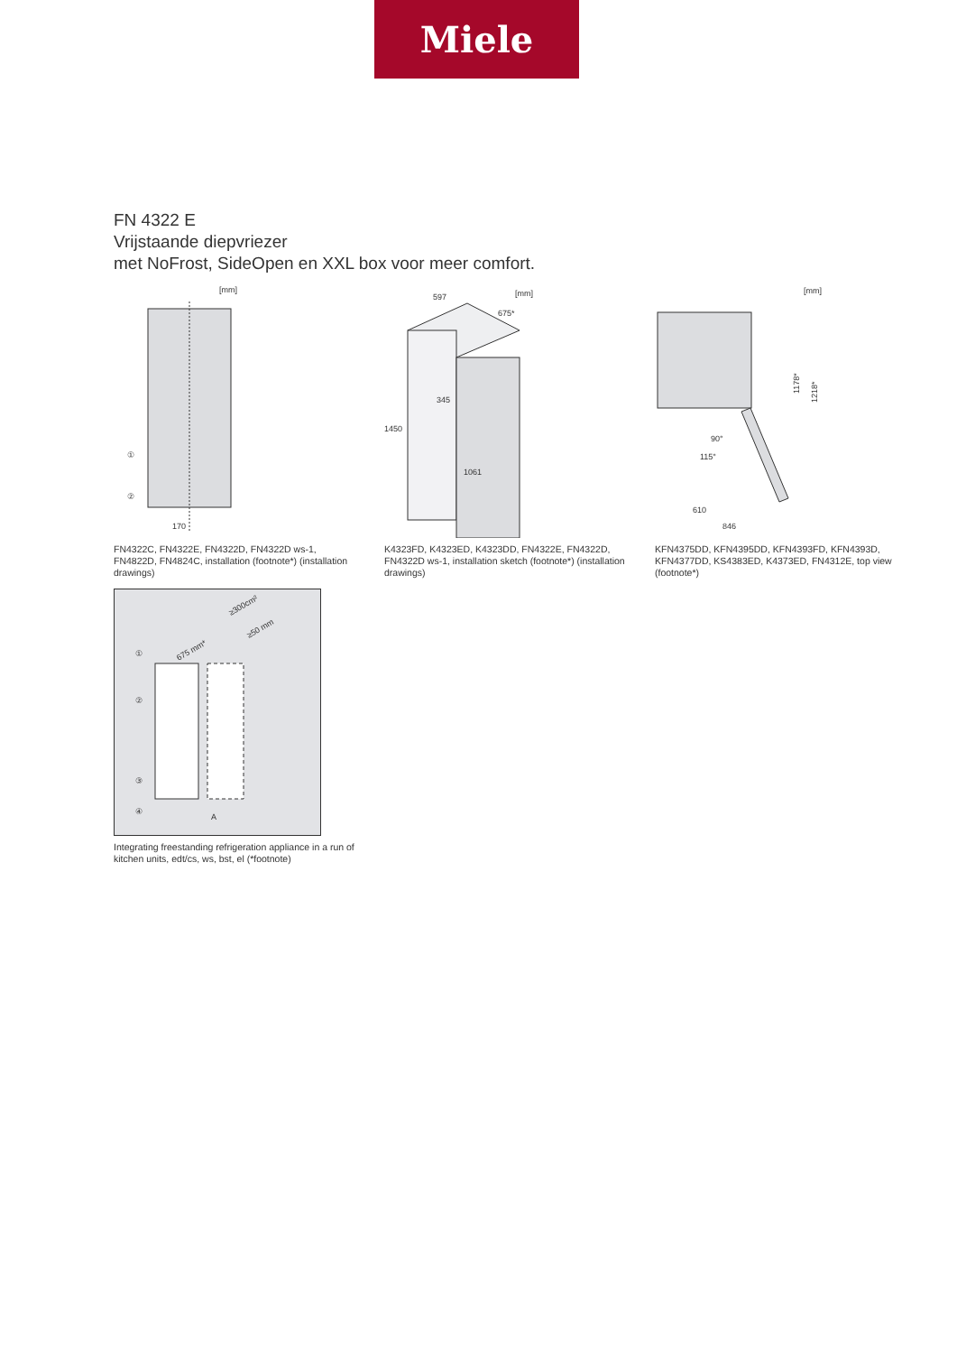Miele
FN 4322 E
Vrijstaande diepvriezer
met NoFrost, SideOpen en XXL box voor meer comfort.
[mm]
①
②
170
FN4322C, FN4322E, FN4322D, FN4322D ws-1, FN4822D, FN4824C, installation (footnote*) (installation drawings)
[mm]
597
675*
1450
345
1061
K4323FD, K4323ED, K4323DD, FN4322E, FN4322D, FN4322D ws-1, installation sketch (footnote*) (installation drawings)
[mm]
90°
115°
610
846
1178*
1218*
KFN4375DD, KFN4395DD, KFN4393FD, KFN4393D, KFN4377DD, KS4383ED, K4373ED, FN4312E, top view (footnote*)
≥300cm²
≥50 mm
675 mm*
①
②
③
④
A
Integrating freestanding refrigeration appliance in a run of kitchen units, edt/cs, ws, bst, el (*footnote)